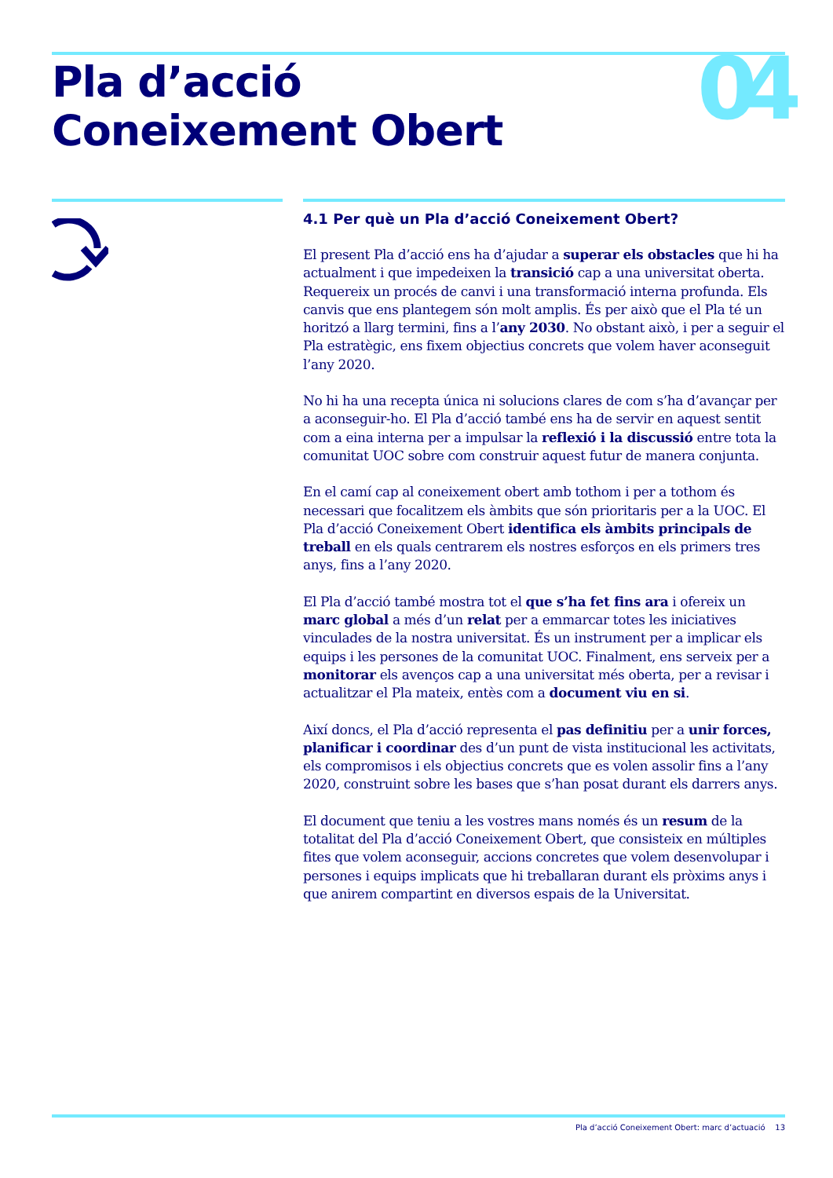Pla d’acció
Coneixement Obert
04
4.1 Per què un Pla d’acció Coneixement Obert?
El present Pla d’acció ens ha d’ajudar a superar els obstacles que hi ha actualment i que impedeixen la transició cap a una universitat oberta. Requereix un procés de canvi i una transformació interna profunda. Els canvis que ens plantegem són molt amplis. És per això que el Pla té un horitzó a llarg termini, fins a l’any 2030. No obstant això, i per a seguir el Pla estratègic, ens fixem objectius concrets que volem haver aconseguit l’any 2020.
No hi ha una recepta única ni solucions clares de com s’ha d’avançar per a aconseguir-ho. El Pla d’acció també ens ha de servir en aquest sentit com a eina interna per a impulsar la reflexió i la discussió entre tota la comunitat UOC sobre com construir aquest futur de manera conjunta.
En el camí cap al coneixement obert amb tothom i per a tothom és necessari que focalitzem els àmbits que són prioritaris per a la UOC. El Pla d’acció Coneixement Obert identifica els àmbits principals de treball en els quals centrarem els nostres esforços en els primers tres anys, fins a l’any 2020.
El Pla d’acció també mostra tot el que s’ha fet fins ara i ofereix un marc global a més d’un relat per a emmarcar totes les iniciatives vinculades de la nostra universitat. És un instrument per a implicar els equips i les persones de la comunitat UOC. Finalment, ens serveix per a monitorar els avenços cap a una universitat més oberta, per a revisar i actualitzar el Pla mateix, entès com a document viu en si.
Així doncs, el Pla d’acció representa el pas definitiu per a unir forces, planificar i coordinar des d’un punt de vista institucional les activitats, els compromisos i els objectius concrets que es volen assolir fins a l’any 2020, construint sobre les bases que s’han posat durant els darrers anys.
El document que teniu a les vostres mans només és un resum de la totalitat del Pla d’acció Coneixement Obert, que consisteix en múltiples fites que volem aconseguir, accions concretes que volem desenvolupar i persones i equips implicats que hi treballaran durant els pròxims anys i que anirem compartint en diversos espais de la Universitat.
Pla d’acció Coneixement Obert: marc d’actuació 13